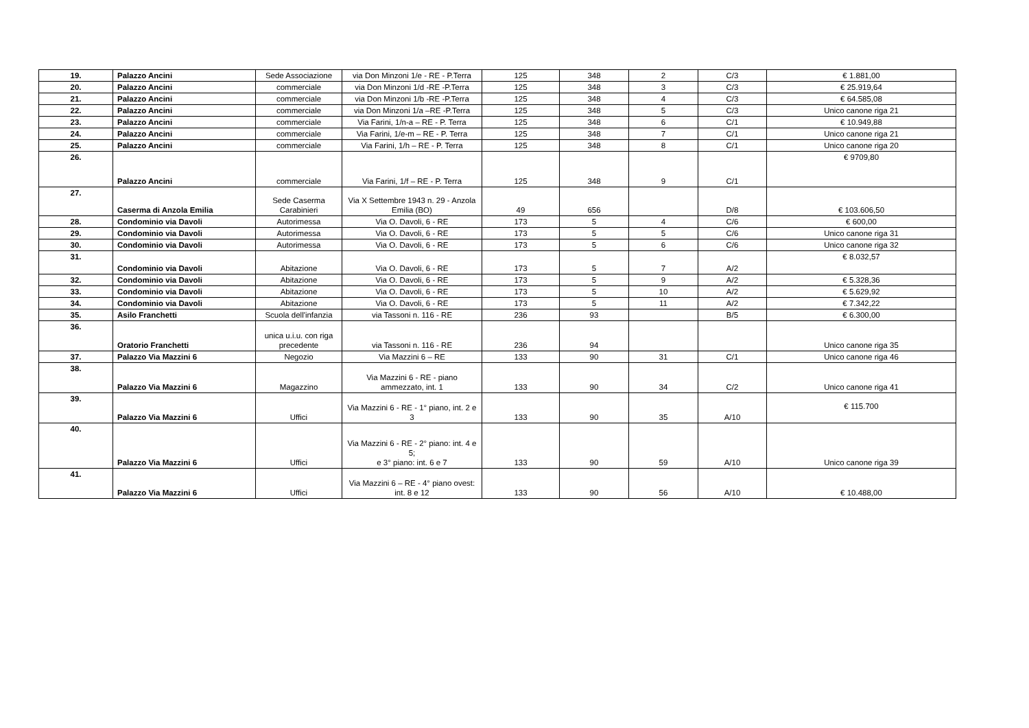| 19. | Palazzo Ancini | Sede Associazione | via Don Minzoni 1/e - RE - P.Terra | 125 | 348 | 2 | C/3 | € 1.881,00 |
| 20. | Palazzo Ancini | commerciale | via Don Minzoni 1/d -RE -P.Terra | 125 | 348 | 3 | C/3 | € 25.919,64 |
| 21. | Palazzo Ancini | commerciale | via Don Minzoni 1/b -RE -P.Terra | 125 | 348 | 4 | C/3 | € 64.585,08 |
| 22. | Palazzo Ancini | commerciale | via Don Minzoni 1/a –RE -P.Terra | 125 | 348 | 5 | C/3 | Unico canone riga 21 |
| 23. | Palazzo Ancini | commerciale | Via Farini, 1/n-a – RE - P. Terra | 125 | 348 | 6 | C/1 | € 10.949,88 |
| 24. | Palazzo Ancini | commerciale | Via Farini, 1/e-m – RE - P. Terra | 125 | 348 | 7 | C/1 | Unico canone riga 21 |
| 25. | Palazzo Ancini | commerciale | Via Farini, 1/h – RE - P. Terra | 125 | 348 | 8 | C/1 | Unico canone riga 20 |
| 26. | Palazzo Ancini | commerciale | Via Farini, 1/f – RE - P. Terra | 125 | 348 | 9 | C/1 | € 9709,80 |
| 27. | Caserma di Anzola Emilia | Sede Caserma Carabinieri | Via X Settembre 1943 n. 29 - Anzola Emilia (BO) | 49 | 656 | | D/8 | € 103.606,50 |
| 28. | Condominio via Davoli | Autorimessa | Via O. Davoli, 6 - RE | 173 | 5 | 4 | C/6 | € 600,00 |
| 29. | Condominio via Davoli | Autorimessa | Via O. Davoli, 6 - RE | 173 | 5 | 5 | C/6 | Unico canone riga 31 |
| 30. | Condominio via Davoli | Autorimessa | Via O. Davoli, 6 - RE | 173 | 5 | 6 | C/6 | Unico canone riga 32 |
| 31. | Condominio via Davoli | Abitazione | Via O. Davoli, 6 - RE | 173 | 5 | 7 | A/2 | € 8.032,57 |
| 32. | Condominio via Davoli | Abitazione | Via O. Davoli, 6 - RE | 173 | 5 | 9 | A/2 | € 5.328,36 |
| 33. | Condominio via Davoli | Abitazione | Via O. Davoli, 6 - RE | 173 | 5 | 10 | A/2 | € 5.629,92 |
| 34. | Condominio via Davoli | Abitazione | Via O. Davoli, 6 - RE | 173 | 5 | 11 | A/2 | € 7.342,22 |
| 35. | Asilo Franchetti | Scuola dell'infanzia | via Tassoni n. 116 - RE | 236 | 93 | | B/5 | € 6.300,00 |
| 36. | Oratorio Franchetti | unica u.i.u. con riga precedente | via Tassoni n. 116 - RE | 236 | 94 | | | Unico canone riga 35 |
| 37. | Palazzo Via Mazzini 6 | Negozio | Via Mazzini 6 – RE | 133 | 90 | 31 | C/1 | Unico canone riga 46 |
| 38. | Palazzo Via Mazzini 6 | Magazzino | Via Mazzini 6 - RE - piano ammezzato, int. 1 | 133 | 90 | 34 | C/2 | Unico canone riga 41 |
| 39. | Palazzo Via Mazzini 6 | Uffici | Via Mazzini 6 - RE - 1° piano, int. 2 e 3 | 133 | 90 | 35 | A/10 | € 115.700 |
| 40. | Palazzo Via Mazzini 6 | Uffici | Via Mazzini 6 - RE - 2° piano: int. 4 e 5; e 3° piano: int. 6 e 7 | 133 | 90 | 59 | A/10 | Unico canone riga 39 |
| 41. | Palazzo Via Mazzini 6 | Uffici | Via Mazzini 6 – RE - 4° piano ovest: int. 8 e 12 | 133 | 90 | 56 | A/10 | € 10.488,00 |